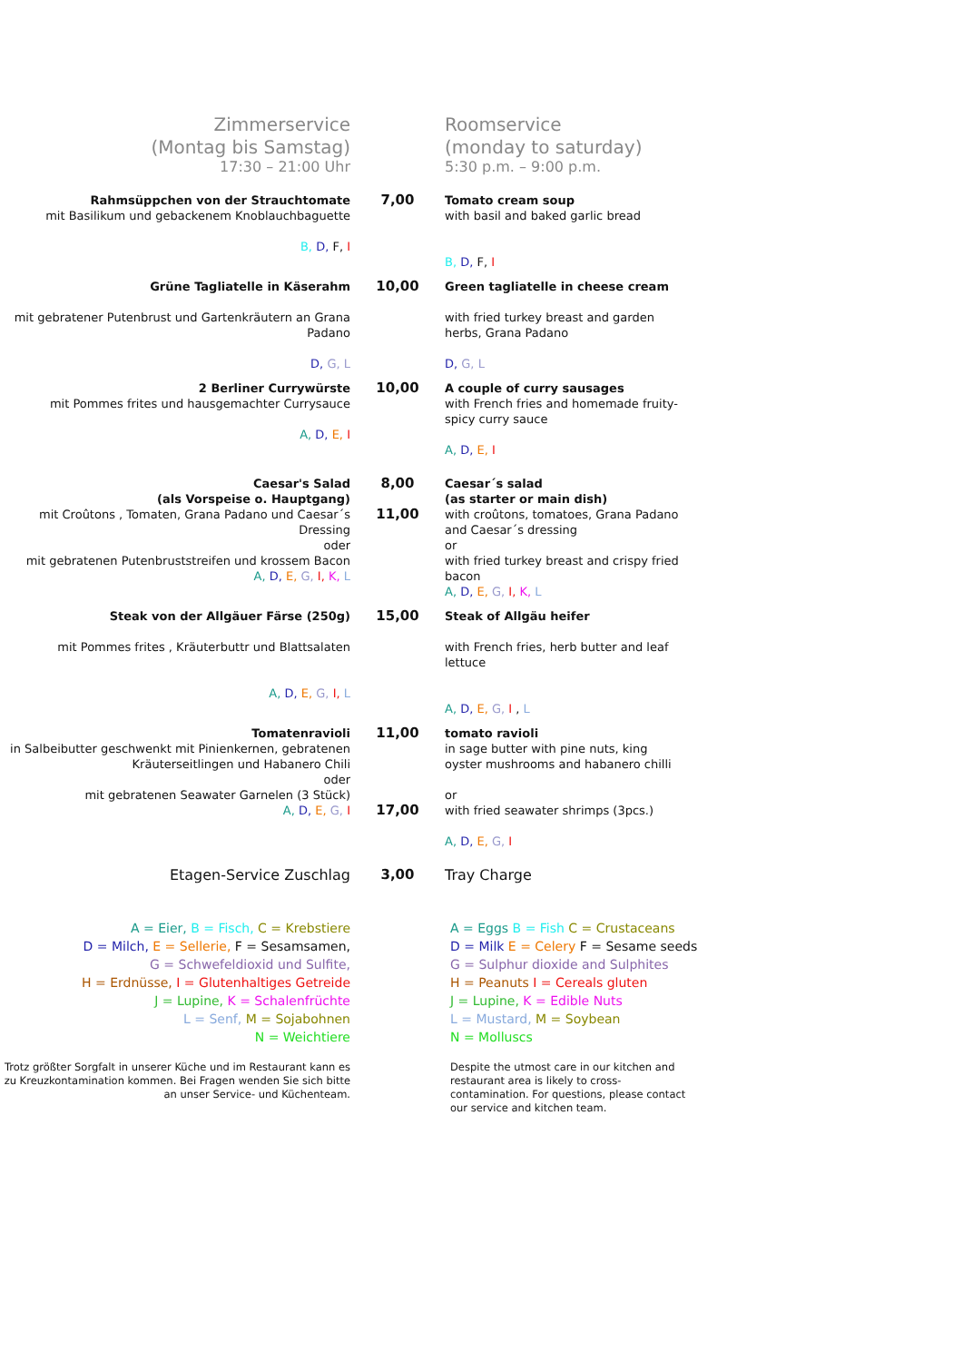Zimmerservice
(Montag bis Samstag)
17:30 – 21:00 Uhr
Roomservice
(monday to saturday)
5:30 p.m. – 9:00 p.m.
Rahmsüppchen von der Strauchtomate
mit Basilikum und gebackenem Knoblauchbaguette
B, D, F, I
7,00
Tomato cream soup
with basil and baked garlic bread
B, D, F, I
Grüne Tagliatelle in Käserahm
mit gebratener Putenbrust und Gartenkräutern an Grana Padano
D, G, L
10,00
Green tagliatelle in cheese cream
with fried turkey breast and garden herbs, Grana Padano
D, G, L
2 Berliner Currywürste
mit Pommes frites und hausgemachter Currysauce
A, D, E, I
10,00
A couple of curry sausages
with French fries and homemade fruity-spicy curry sauce
A, D, E, I
Caesar's Salad
(als Vorspeise o. Hauptgang)
mit Croûtons , Tomaten, Grana Padano und Caesar´s Dressing
oder
mit gebratenen Putenbruststreifen und krossem Bacon
A, D, E, G, I, K, L
8,00
11,00
Caesar´s salad
(as starter or main dish)
with croûtons, tomatoes, Grana Padano and Caesar´s dressing
or
with fried turkey breast and crispy fried bacon
A, D, E, G, I, K, L
Steak von der Allgäuer Färse (250g)
mit Pommes frites , Kräuterbuttr und Blattsalaten
A, D, E, G, I, L
15,00
Steak of Allgäu heifer
with French fries, herb butter and leaf lettuce
A, D, E, G, I , L
Tomatenravioli
in Salbeibutter geschwenkt mit Pinienkernen, gebratenen Kräuterseitlingen und Habanero Chili
oder
mit gebratenen Seawater Garnelen (3 Stück)
A, D, E, G, I
11,00
17,00
tomato ravioli
in sage butter with pine nuts, king oyster mushrooms and habanero chilli
or
with fried seawater shrimps (3pcs.)
A, D, E, G, I
Etagen-Service Zuschlag 3,00 Tray Charge
A = Eier, B = Fisch, C = Krebstiere
D = Milch, E = Sellerie, F = Sesamsamen,
G = Schwefeldioxid und Sulfite,
H = Erdnüsse, I = Glutenhaltiges Getreide
J = Lupine, K = Schalenfrüchte
L = Senf, M = Sojabohnen
N = Weichtiere
A = Eggs B = Fish C = Crustaceans
D = Milk E = Celery F = Sesame seeds
G = Sulphur dioxide and Sulphites
H = Peanuts I = Cereals gluten
J = Lupine, K = Edible Nuts
L = Mustard, M = Soybean
N = Molluscs
Trotz größter Sorgfalt in unserer Küche und im Restaurant kann es zu Kreuzkontamination kommen. Bei Fragen wenden Sie sich bitte an unser Service- und Küchenteam.
Despite the utmost care in our kitchen and restaurant area is likely to cross-contamination. For questions, please contact our service and kitchen team.